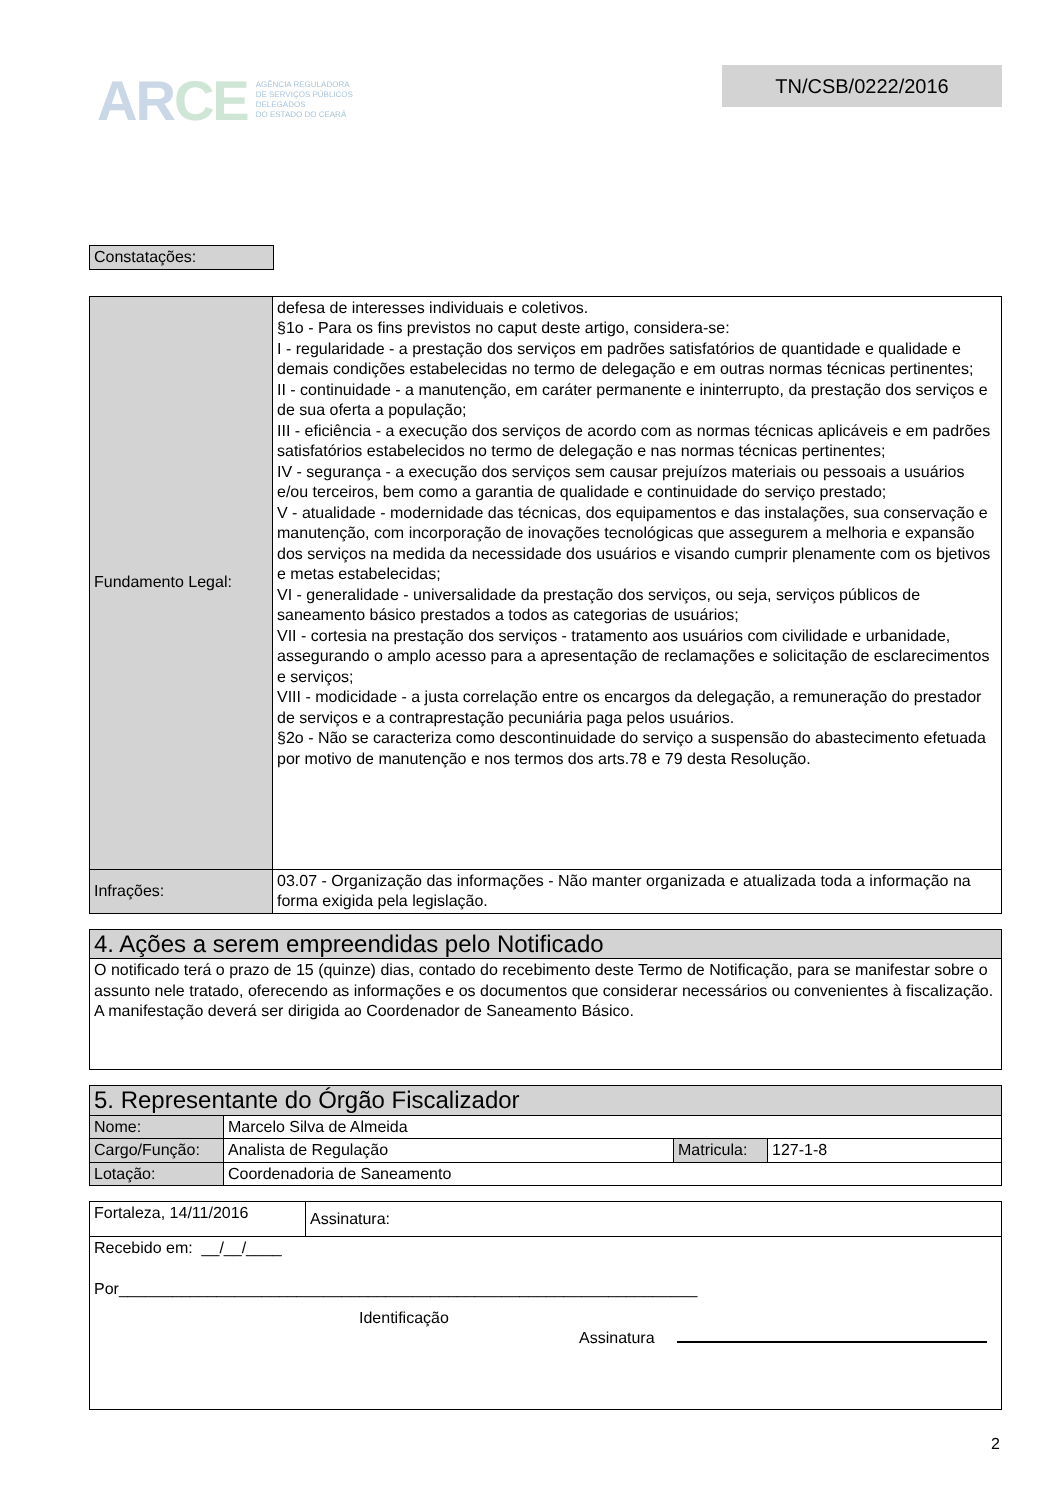ARCE
AGÊNCIA REGULADORA
DE SERVIÇOS PÚBLICOS
DELEGADOS
DO ESTADO DO CEARÁ
TN/CSB/0222/2016
| Constatações: |
| Fundamento Legal: | defesa de interesses individuais e coletivos. §1o - Para os fins previstos no caput deste artigo, considera-se: I - regularidade - a prestação dos serviços em padrões satisfatórios de quantidade e qualidade e demais condições estabelecidas no termo de delegação e em outras normas técnicas pertinentes; II - continuidade - a manutenção, em caráter permanente e ininterrupto, da prestação dos serviços e de sua oferta a população; III - eficiência - a execução dos serviços de acordo com as normas técnicas aplicáveis e em padrões satisfatórios estabelecidos no termo de delegação e nas normas técnicas pertinentes; IV - segurança - a execução dos serviços sem causar prejuízos materiais ou pessoais a usuários e/ou terceiros, bem como a garantia de qualidade e continuidade do serviço prestado; V - atualidade - modernidade das técnicas, dos equipamentos e das instalações, sua conservação e manutenção, com incorporação de inovações tecnológicas que assegurem a melhoria e expansão dos serviços na medida da necessidade dos usuários e visando cumprir plenamente com os bjetivos e metas estabelecidas; VI - generalidade - universalidade da prestação dos serviços, ou seja, serviços públicos de saneamento básico prestados a todos as categorias de usuários; VII - cortesia na prestação dos serviços - tratamento aos usuários com civilidade e urbanidade, assegurando o amplo acesso para a apresentação de reclamações e solicitação de esclarecimentos e serviços; VIII - modicidade - a justa correlação entre os encargos da delegação, a remuneração do prestador de serviços e a contraprestação pecuniária paga pelos usuários. §2o - Não se caracteriza como descontinuidade do serviço a suspensão do abastecimento efetuada por motivo de manutenção e nos termos dos arts.78 e 79 desta Resolução. |
| Infrações: | 03.07 - Organização das informações - Não manter organizada e atualizada toda a informação na forma exigida pela legislação. |
| 4. Ações a serem empreendidas pelo Notificado |
| O notificado terá o prazo de 15 (quinze) dias, contado do recebimento deste Termo de Notificação, para se manifestar sobre o assunto nele tratado, oferecendo as informações e os documentos que considerar necessários ou convenientes à fiscalização. A manifestação deverá ser dirigida ao Coordenador de Saneamento Básico. |
| 5. Representante do Órgão Fiscalizador | | | |
| Nome: | Marcelo Silva de Almeida | | |
| Cargo/Função: | Analista de Regulação | Matricula: | 127-1-8 |
| Lotação: | Coordenadoria de Saneamento | | |
| Fortaleza, 14/11/2016 | Assinatura: |
| Recebido em: __/__/____ Por_________________________________________________________________ Identificação Assinatura | |
2